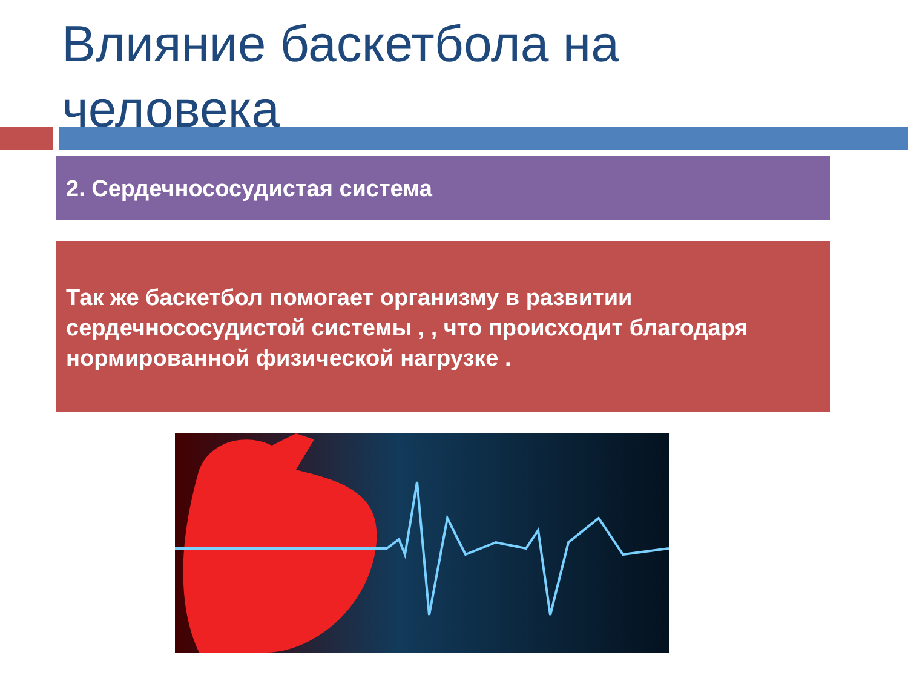Влияние баскетбола на
человека
2. Сердечнососудистая система
Так же баскетбол помогает организму в развитии сердечнососудистой системы , , что происходит благодаря нормированной физической нагрузке .